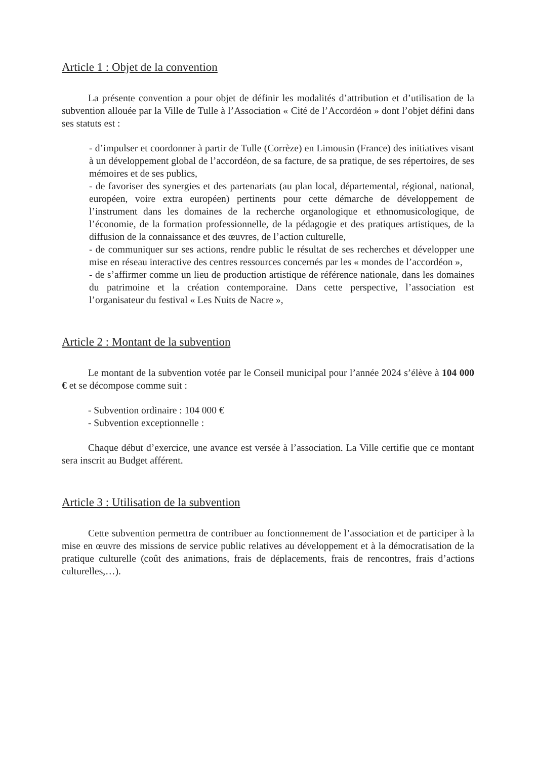Article 1 : Objet de la convention
La présente convention a pour objet de définir les modalités d’attribution et d’utilisation de la subvention allouée par la Ville de Tulle à l’Association « Cité de l’Accordéon » dont l’objet défini dans ses statuts est :
- d’impulser et coordonner à partir de Tulle (Corrèze) en Limousin (France) des initiatives visant à un développement global de l’accordéon, de sa facture, de sa pratique, de ses répertoires, de ses mémoires et de ses publics,
- de favoriser des synergies et des partenariats (au plan local, départemental, régional, national, européen, voire extra européen) pertinents pour cette démarche de développement de l’instrument dans les domaines de la recherche organologique et ethnomusicologique, de l’économie, de la formation professionnelle, de la pédagogie et des pratiques artistiques, de la diffusion de la connaissance et des œuvres, de l’action culturelle,
- de communiquer sur ses actions, rendre public le résultat de ses recherches et développer une mise en réseau interactive des centres ressources concernés par les « mondes de l’accordéon »,
- de s’affirmer comme un lieu de production artistique de référence nationale, dans les domaines du patrimoine et la création contemporaine. Dans cette perspective, l’association est l’organisateur du festival « Les Nuits de Nacre »,
Article 2 : Montant de la subvention
Le montant de la subvention votée par le Conseil municipal pour l’année 2024 s’élève à 104 000 € et se décompose comme suit :
- Subvention ordinaire : 104 000 €
- Subvention exceptionnelle :
Chaque début d’exercice, une avance est versée à l’association. La Ville certifie que ce montant sera inscrit au Budget afférent.
Article 3 : Utilisation de la subvention
Cette subvention permettra de contribuer au fonctionnement de l’association et de participer à la mise en œuvre des missions de service public relatives au développement et à la démocratisation de la pratique culturelle (coût des animations, frais de déplacements, frais de rencontres, frais d’actions culturelles,…).